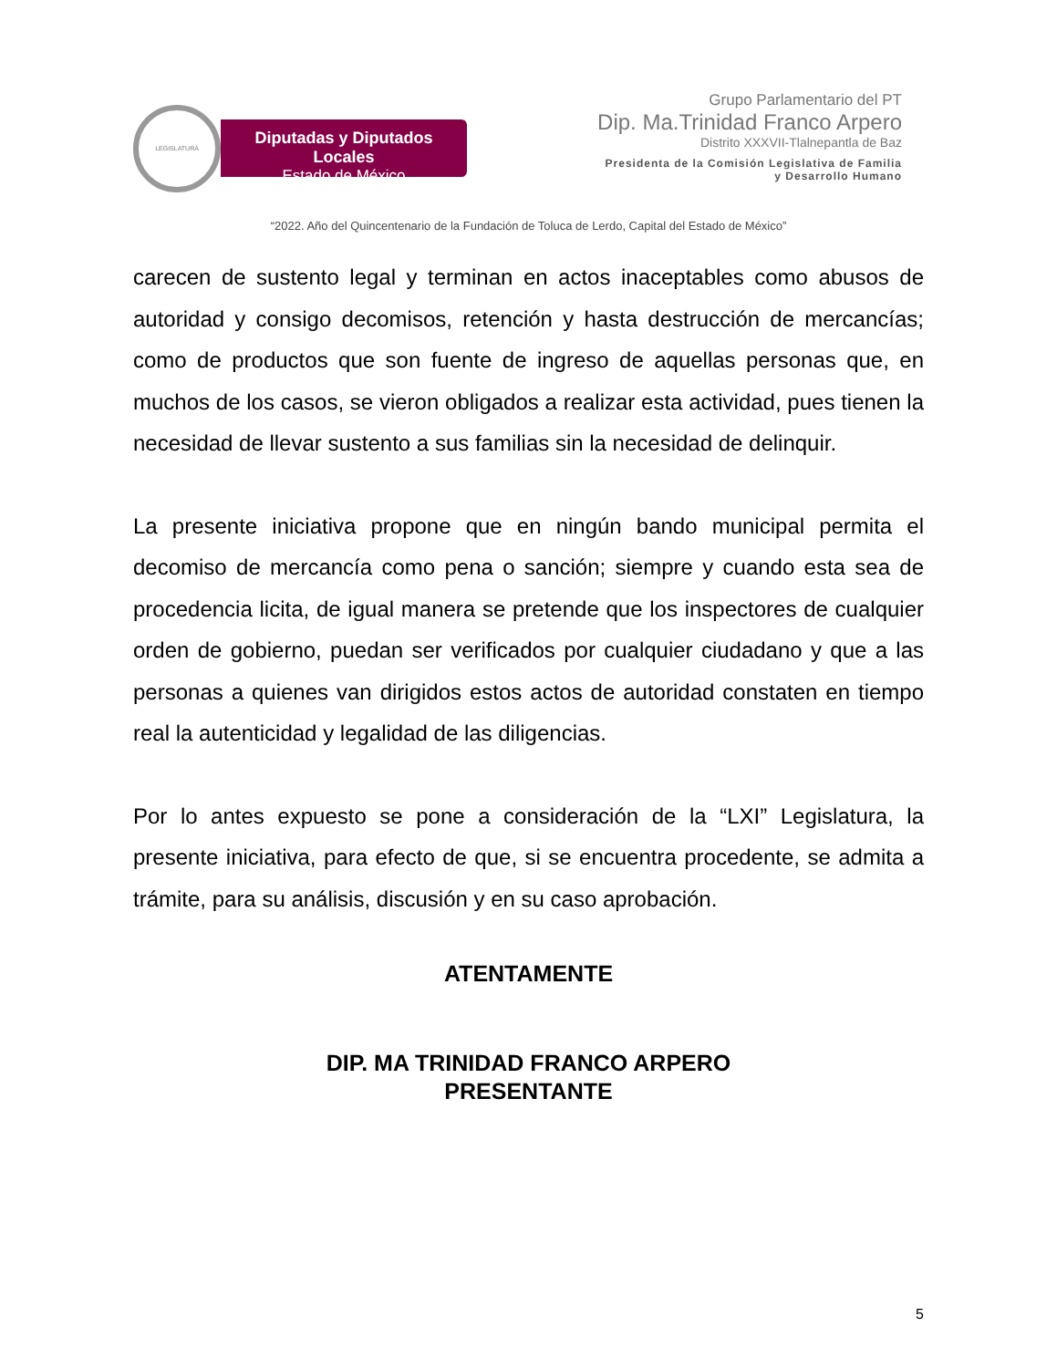LEGISLATURA
Diputadas y Diputados Locales
Estado de México
Grupo Parlamentario del PT
Dip. Ma.Trinidad Franco Arpero
Distrito XXXVII-Tlalnepantla de Baz
Presidenta de la Comisión Legislativa de Familia
y Desarrollo Humano
“2022. Año del Quincentenario de la Fundación de Toluca de Lerdo, Capital del Estado de México”
carecen de sustento legal y terminan en actos inaceptables como abusos de autoridad y consigo decomisos, retención y hasta destrucción de mercancías; como de productos que son fuente de ingreso de aquellas personas que, en muchos de los casos, se vieron obligados a realizar esta actividad, pues tienen la necesidad de llevar sustento a sus familias sin la necesidad de delinquir.
La presente iniciativa propone que en ningún bando municipal permita el decomiso de mercancía como pena o sanción; siempre y cuando esta sea de procedencia licita, de igual manera se pretende que los inspectores de cualquier orden de gobierno, puedan ser verificados por cualquier ciudadano y que a las personas a quienes van dirigidos estos actos de autoridad constaten en tiempo real la autenticidad y legalidad de las diligencias.
Por lo antes expuesto se pone a consideración de la “LXI” Legislatura, la presente iniciativa, para efecto de que, si se encuentra procedente, se admita a trámite, para su análisis, discusión y en su caso aprobación.
ATENTAMENTE
DIP. MA TRINIDAD FRANCO ARPERO
PRESENTANTE
5